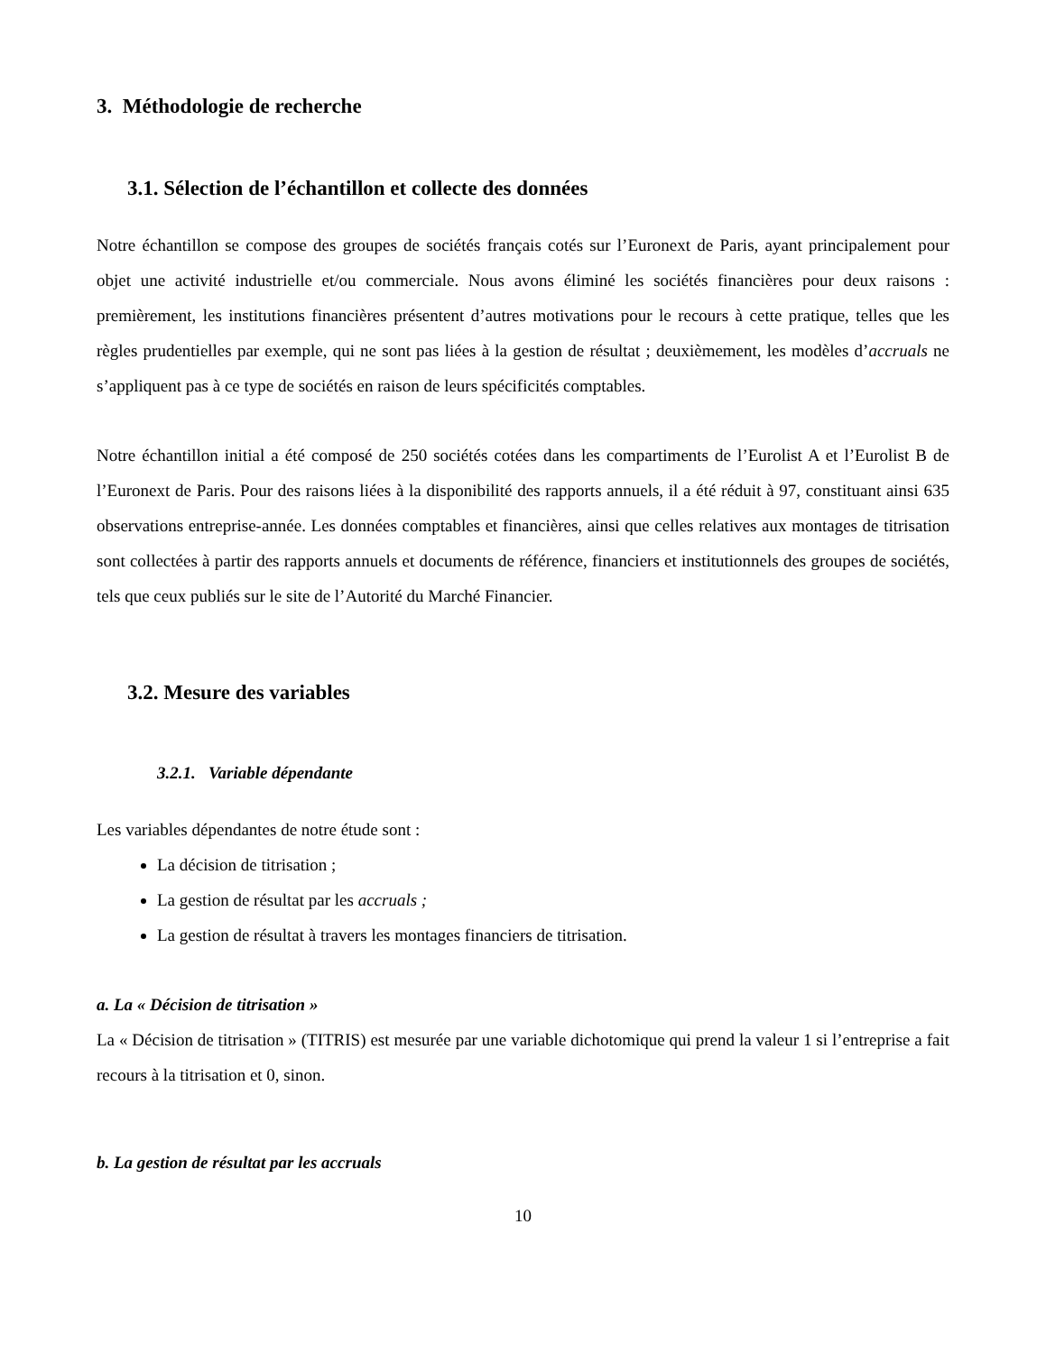3. Méthodologie de recherche
3.1. Sélection de l’échantillon et collecte des données
Notre échantillon se compose des groupes de sociétés français cotés sur l’Euronext de Paris, ayant principalement pour objet une activité industrielle et/ou commerciale. Nous avons éliminé les sociétés financières pour deux raisons : premièrement, les institutions financières présentent d’autres motivations pour le recours à cette pratique, telles que les règles prudentielles par exemple, qui ne sont pas liées à la gestion de résultat ; deuxièmement, les modèles d’accruals ne s’appliquent pas à ce type de sociétés en raison de leurs spécificités comptables.
Notre échantillon initial a été composé de 250 sociétés cotées dans les compartiments de l’Eurolist A et l’Eurolist B de l’Euronext de Paris. Pour des raisons liées à la disponibilité des rapports annuels, il a été réduit à 97, constituant ainsi 635 observations entreprise-année. Les données comptables et financières, ainsi que celles relatives aux montages de titrisation sont collectées à partir des rapports annuels et documents de référence, financiers et institutionnels des groupes de sociétés, tels que ceux publiés sur le site de l’Autorité du Marché Financier.
3.2. Mesure des variables
3.2.1. Variable dépendante
Les variables dépendantes de notre étude sont :
La décision de titrisation ;
La gestion de résultat par les accruals ;
La gestion de résultat à travers les montages financiers de titrisation.
a. La « Décision de titrisation »
La « Décision de titrisation » (TITRIS) est mesurée par une variable dichotomique qui prend la valeur 1 si l’entreprise a fait recours à la titrisation et 0, sinon.
b. La gestion de résultat par les accruals
10